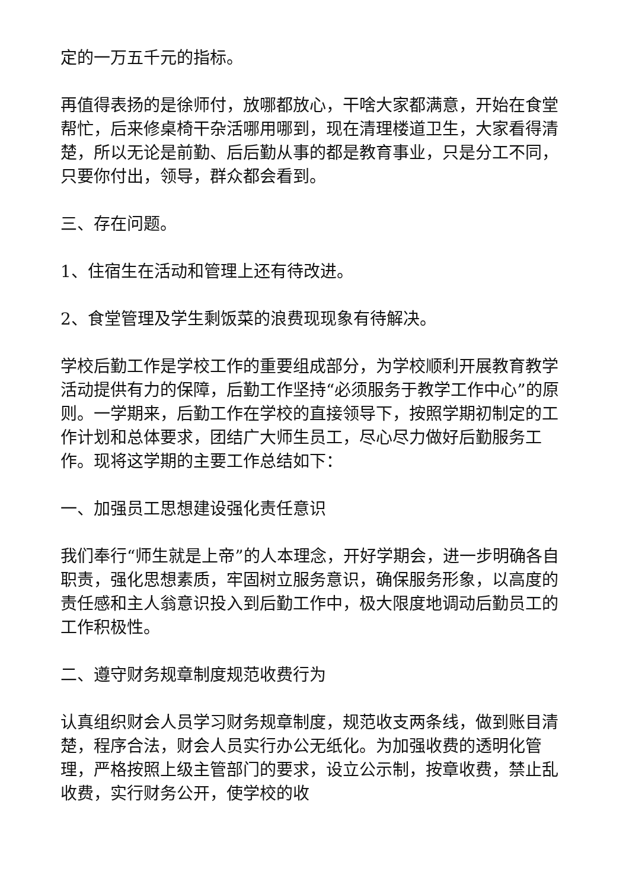定的一万五千元的指标。
再值得表扬的是徐师付，放哪都放心，干啥大家都满意，开始在食堂帮忙，后来修桌椅干杂活哪用哪到，现在清理楼道卫生，大家看得清楚，所以无论是前勤、后后勤从事的都是教育事业，只是分工不同，只要你付出，领导，群众都会看到。
三、存在问题。
1、住宿生在活动和管理上还有待改进。
2、食堂管理及学生剩饭菜的浪费现现象有待解决。
学校后勤工作是学校工作的重要组成部分，为学校顺利开展教育教学活动提供有力的保障，后勤工作坚持“必须服务于教学工作中心”的原则。一学期来，后勤工作在学校的直接领导下，按照学期初制定的工作计划和总体要求，团结广大师生员工，尽心尽力做好后勤服务工作。现将这学期的主要工作总结如下：
一、加强员工思想建设强化责任意识
我们奉行“师生就是上帝”的人本理念，开好学期会，进一步明确各自职责，强化思想素质，牢固树立服务意识，确保服务形象，以高度的责任感和主人翁意识投入到后勤工作中，极大限度地调动后勤员工的工作积极性。
二、遵守财务规章制度规范收费行为
认真组织财会人员学习财务规章制度，规范收支两条线，做到账目清楚，程序合法，财会人员实行办公无纸化。为加强收费的透明化管理，严格按照上级主管部门的要求，设立公示制，按章收费，禁止乱收费，实行财务公开，使学校的收